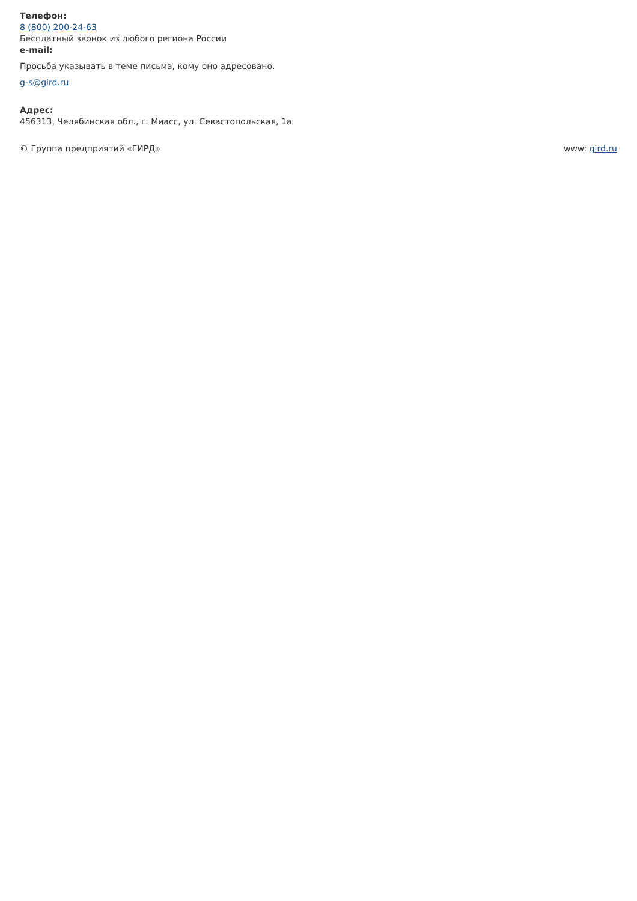Телефон:
8 (800) 200-24-63
Бесплатный звонок из любого региона России
e-mail:
Просьба указывать в теме письма, кому оно адресовано.
g-s@gird.ru
Адрес:
456313, Челябинская обл., г. Миасс, ул. Севастопольская, 1а
© Группа предприятий «ГИРД» www: gird.ru